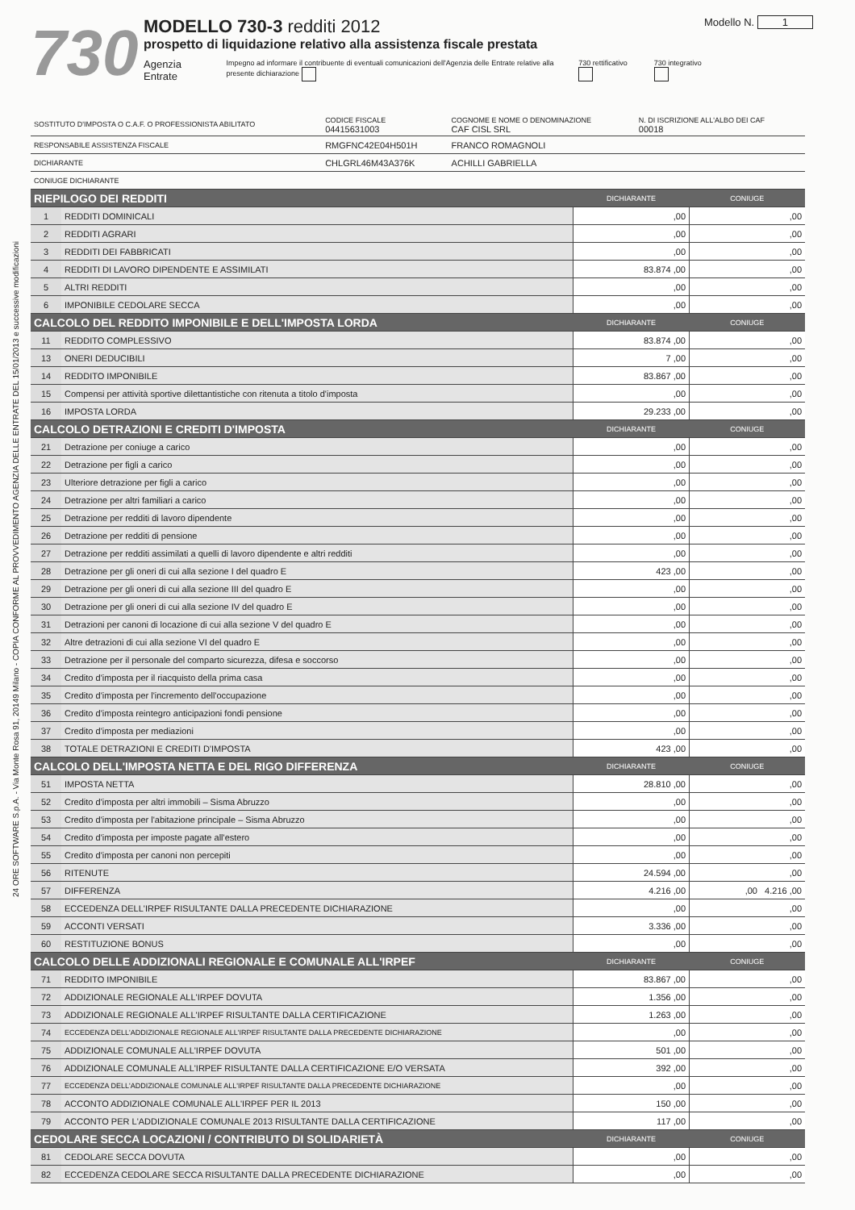24 ORE SOFTWARE S.p.A. - Via Monte Rosa 91, 20149 Milano - COPIA CONFORME AL PROVVEDIMENTO AGENZIA DELLE ENTRATE DEL 15/01/2013 e successive modificazioni
730
MODELLO 730-3 redditi 2012
prospetto di liquidazione relativo alla assistenza fiscale prestata
Agenzia Entrate Impegno ad informare il contribuente di eventuali comunicazioni dell'Agenzia delle Entrate relative alla presente dichiarazione 730 rettificativo 730 integrativo
Modello N. 1
| SOSTITUTO D'IMPOSTA O C.A.F. O PROFESSIONISTA ABILITATO | CODICE FISCALE 04415631003 | COGNOME E NOME O DENOMINAZIONE CAF CISL SRL | N. DI ISCRIZIONE ALL'ALBO DEI CAF 00018 |
| RESPONSABILE ASSISTENZA FISCALE | RMGFNC42E04H501H | FRANCO ROMAGNOLI | |
| DICHIARANTE | CHLGRL46M43A376K | ACHILLI GABRIELLA | |
| CONIUGE DICHIARANTE | | | |
| RIEPILOGO DEI REDDITI | | DICHIARANTE | CONIUGE |
| 1 | REDDITI DOMINICALI | ,00 | ,00 |
| 2 | REDDITI AGRARI | ,00 | ,00 |
| 3 | REDDITI DEI FABBRICATI | ,00 | ,00 |
| 4 | REDDITI DI LAVORO DIPENDENTE E ASSIMILATI | 83.874 ,00 | ,00 |
| 5 | ALTRI REDDITI | ,00 | ,00 |
| 6 | IMPONIBILE CEDOLARE SECCA | ,00 | ,00 |
| CALCOLO DEL REDDITO IMPONIBILE E DELL'IMPOSTA LORDA | | DICHIARANTE | CONIUGE |
| 11 | REDDITO COMPLESSIVO | 83.874 ,00 | ,00 |
| 13 | ONERI DEDUCIBILI | 7 ,00 | ,00 |
| 14 | REDDITO IMPONIBILE | 83.867 ,00 | ,00 |
| 15 | Compensi per attività sportive dilettantistiche con ritenuta a titolo d'imposta | ,00 | ,00 |
| 16 | IMPOSTA LORDA | 29.233 ,00 | ,00 |
| CALCOLO DETRAZIONI E CREDITI D'IMPOSTA | | DICHIARANTE | CONIUGE |
| 21 | Detrazione per coniuge a carico | ,00 | ,00 |
| 22 | Detrazione per figli a carico | ,00 | ,00 |
| 23 | Ulteriore detrazione per figli a carico | ,00 | ,00 |
| 24 | Detrazione per altri familiari a carico | ,00 | ,00 |
| 25 | Detrazione per redditi di lavoro dipendente | ,00 | ,00 |
| 26 | Detrazione per redditi di pensione | ,00 | ,00 |
| 27 | Detrazione per redditi assimilati a quelli di lavoro dipendente e altri redditi | ,00 | ,00 |
| 28 | Detrazione per gli oneri di cui alla sezione I del quadro E | 423 ,00 | ,00 |
| 29 | Detrazione per gli oneri di cui alla sezione III del quadro E | ,00 | ,00 |
| 30 | Detrazione per gli oneri di cui alla sezione IV del quadro E | ,00 | ,00 |
| 31 | Detrazioni per canoni di locazione di cui alla sezione V del quadro E | ,00 | ,00 |
| 32 | Altre detrazioni di cui alla sezione VI del quadro E | ,00 | ,00 |
| 33 | Detrazione per il personale del comparto sicurezza, difesa e soccorso | ,00 | ,00 |
| 34 | Credito d'imposta per il riacquisto della prima casa | ,00 | ,00 |
| 35 | Credito d'imposta per l'incremento dell'occupazione | ,00 | ,00 |
| 36 | Credito d'imposta reintegro anticipazioni fondi pensione | ,00 | ,00 |
| 37 | Credito d'imposta per mediazioni | ,00 | ,00 |
| 38 | TOTALE DETRAZIONI E CREDITI D'IMPOSTA | 423 ,00 | ,00 |
| CALCOLO DELL'IMPOSTA NETTA E DEL RIGO DIFFERENZA | | DICHIARANTE | CONIUGE |
| 51 | IMPOSTA NETTA | 28.810 ,00 | ,00 |
| 52 | Credito d'imposta per altri immobili – Sisma Abruzzo | ,00 | ,00 |
| 53 | Credito d'imposta per l'abitazione principale – Sisma Abruzzo | ,00 | ,00 |
| 54 | Credito d'imposta per imposte pagate all'estero | ,00 | ,00 |
| 55 | Credito d'imposta per canoni non percepiti | ,00 | ,00 |
| 56 | RITENUTE | 24.594 ,00 | ,00 |
| 57 | DIFFERENZA | 4.216 ,00 | ,00 4.216 ,00 |
| 58 | ECCEDENZA DELL'IRPEF RISULTANTE DALLA PRECEDENTE DICHIARAZIONE | ,00 | ,00 |
| 59 | ACCONTI VERSATI | 3.336 ,00 | ,00 |
| 60 | RESTITUZIONE BONUS | ,00 | ,00 |
| CALCOLO DELLE ADDIZIONALI REGIONALE E COMUNALE ALL'IRPEF | | DICHIARANTE | CONIUGE |
| 71 | REDDITO IMPONIBILE | 83.867 ,00 | ,00 |
| 72 | ADDIZIONALE REGIONALE ALL'IRPEF DOVUTA | 1.356 ,00 | ,00 |
| 73 | ADDIZIONALE REGIONALE ALL'IRPEF RISULTANTE DALLA CERTIFICAZIONE | 1.263 ,00 | ,00 |
| 74 | ECCEDENZA DELL'ADDIZIONALE REGIONALE ALL'IRPEF RISULTANTE DALLA PRECEDENTE DICHIARAZIONE | ,00 | ,00 |
| 75 | ADDIZIONALE COMUNALE ALL'IRPEF DOVUTA | 501 ,00 | ,00 |
| 76 | ADDIZIONALE COMUNALE ALL'IRPEF RISULTANTE DALLA CERTIFICAZIONE E/O VERSATA | 392 ,00 | ,00 |
| 77 | ECCEDENZA DELL'ADDIZIONALE COMUNALE ALL'IRPEF RISULTANTE DALLA PRECEDENTE DICHIARAZIONE | ,00 | ,00 |
| 78 | ACCONTO ADDIZIONALE COMUNALE ALL'IRPEF PER IL 2013 | 150 ,00 | ,00 |
| 79 | ACCONTO PER L'ADDIZIONALE COMUNALE 2013 RISULTANTE DALLA CERTIFICAZIONE | 117 ,00 | ,00 |
| CEDOLARE SECCA LOCAZIONI / CONTRIBUTO DI SOLIDARIETÀ | | DICHIARANTE | CONIUGE |
| 81 | CEDOLARE SECCA DOVUTA | ,00 | ,00 |
| 82 | ECCEDENZA CEDOLARE SECCA RISULTANTE DALLA PRECEDENTE DICHIARAZIONE | ,00 | ,00 |